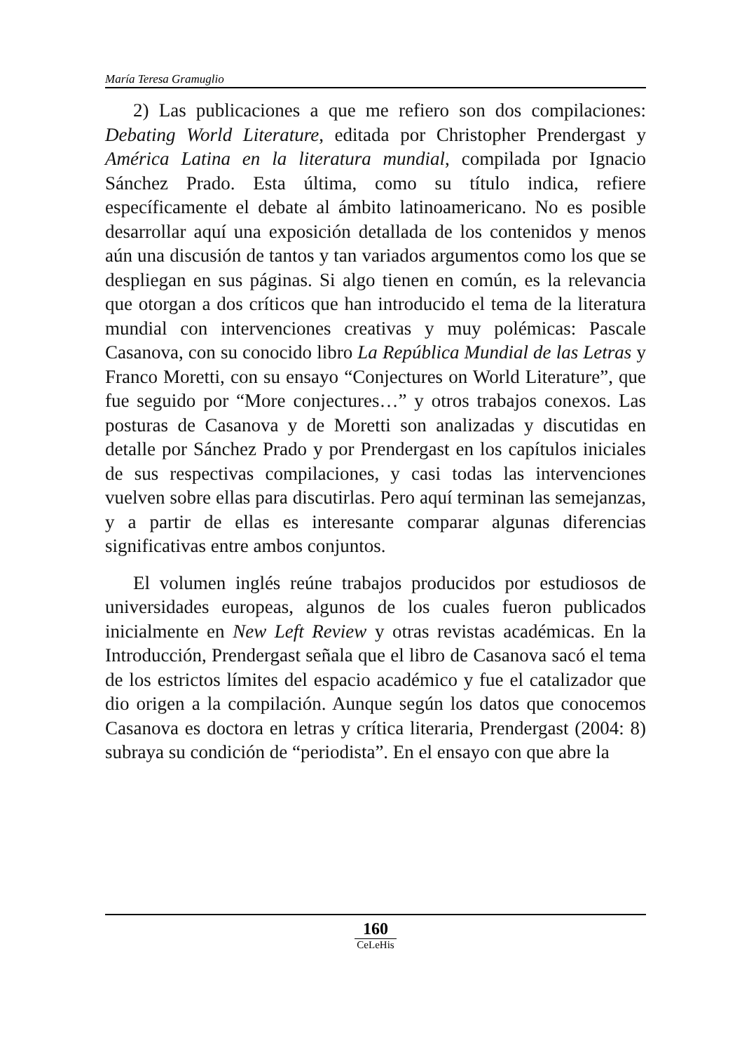María Teresa Gramuglio
2) Las publicaciones a que me refiero son dos compilaciones: Debating World Literature, editada por Christopher Prendergast y América Latina en la literatura mundial, compilada por Ignacio Sánchez Prado. Esta última, como su título indica, refiere específicamente el debate al ámbito latinoamericano. No es posible desarrollar aquí una exposición detallada de los contenidos y menos aún una discusión de tantos y tan variados argumentos como los que se despliegan en sus páginas. Si algo tienen en común, es la relevancia que otorgan a dos críticos que han introducido el tema de la literatura mundial con intervenciones creativas y muy polémicas: Pascale Casanova, con su conocido libro La República Mundial de las Letras y Franco Moretti, con su ensayo “Conjectures on World Literature”, que fue seguido por “More conjectures…” y otros trabajos conexos. Las posturas de Casanova y de Moretti son analizadas y discutidas en detalle por Sánchez Prado y por Prendergast en los capítulos iniciales de sus respectivas compilaciones, y casi todas las intervenciones vuelven sobre ellas para discutirlas. Pero aquí terminan las semejanzas, y a partir de ellas es interesante comparar algunas diferencias significativas entre ambos conjuntos.
El volumen inglés reúne trabajos producidos por estudiosos de universidades europeas, algunos de los cuales fueron publicados inicialmente en New Left Review y otras revistas académicas. En la Introducción, Prendergast señala que el libro de Casanova sacó el tema de los estrictos límites del espacio académico y fue el catalizador que dio origen a la compilación. Aunque según los datos que conocemos Casanova es doctora en letras y crítica literaria, Prendergast (2004: 8) subraya su condición de “periodista”. En el ensayo con que abre la
160
CeLeHis